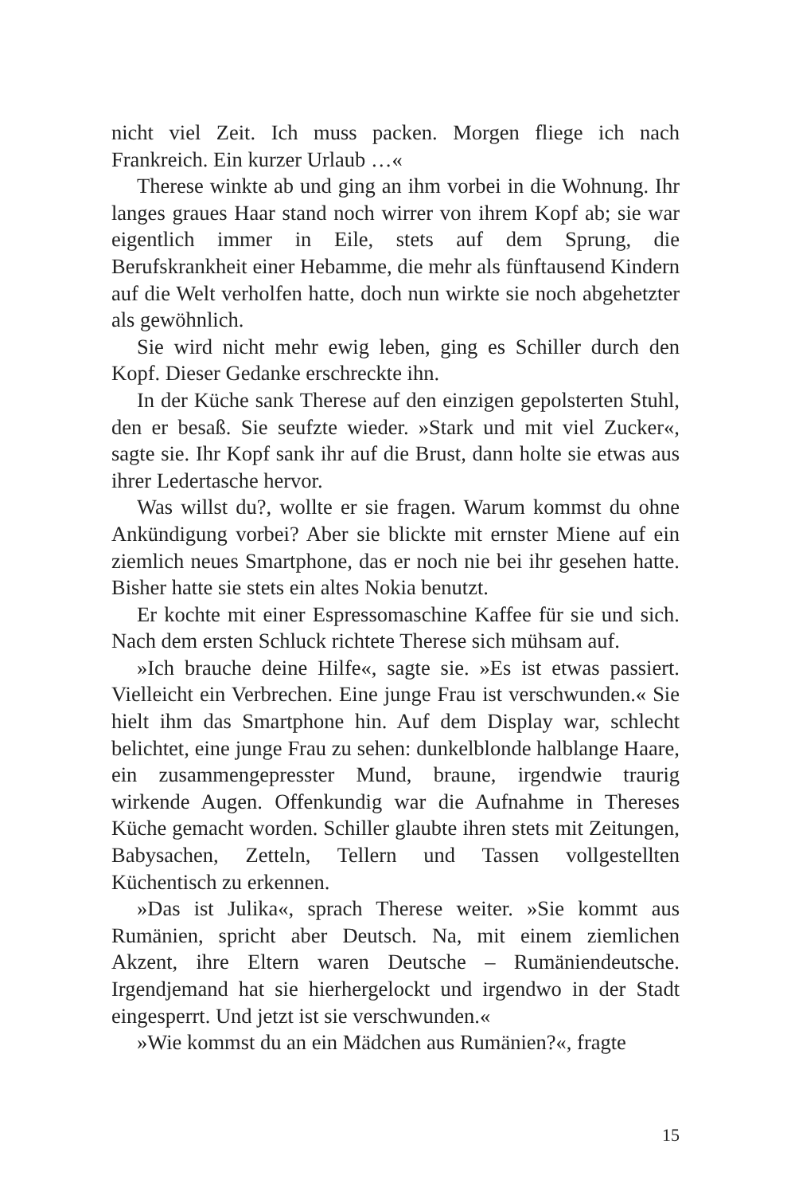nicht viel Zeit. Ich muss packen. Morgen fliege ich nach Frankreich. Ein kurzer Urlaub …«
Therese winkte ab und ging an ihm vorbei in die Wohnung. Ihr langes graues Haar stand noch wirrer von ihrem Kopf ab; sie war eigentlich immer in Eile, stets auf dem Sprung, die Berufskrankheit einer Hebamme, die mehr als fünftausend Kindern auf die Welt verholfen hatte, doch nun wirkte sie noch abgehetzter als gewöhnlich.
Sie wird nicht mehr ewig leben, ging es Schiller durch den Kopf. Dieser Gedanke erschreckte ihn.
In der Küche sank Therese auf den einzigen gepolsterten Stuhl, den er besaß. Sie seufzte wieder. »Stark und mit viel Zucker«, sagte sie. Ihr Kopf sank ihr auf die Brust, dann holte sie etwas aus ihrer Ledertasche hervor.
Was willst du?, wollte er sie fragen. Warum kommst du ohne Ankündigung vorbei? Aber sie blickte mit ernster Miene auf ein ziemlich neues Smartphone, das er noch nie bei ihr gesehen hatte. Bisher hatte sie stets ein altes Nokia benutzt.
Er kochte mit einer Espressomaschine Kaffee für sie und sich. Nach dem ersten Schluck richtete Therese sich mühsam auf.
»Ich brauche deine Hilfe«, sagte sie. »Es ist etwas passiert. Vielleicht ein Verbrechen. Eine junge Frau ist verschwunden.« Sie hielt ihm das Smartphone hin. Auf dem Display war, schlecht belichtet, eine junge Frau zu sehen: dunkelblonde halblange Haare, ein zusammengepresster Mund, braune, irgendwie traurig wirkende Augen. Offenkundig war die Aufnahme in Thereses Küche gemacht worden. Schiller glaubte ihren stets mit Zeitungen, Babysachen, Zetteln, Tellern und Tassen vollgestellten Küchentisch zu erkennen.
»Das ist Julika«, sprach Therese weiter. »Sie kommt aus Rumänien, spricht aber Deutsch. Na, mit einem ziemlichen Akzent, ihre Eltern waren Deutsche – Rumäniendeutsche. Irgendjemand hat sie hierhergelockt und irgendwo in der Stadt eingesperrt. Und jetzt ist sie verschwunden.«
»Wie kommst du an ein Mädchen aus Rumänien?«, fragte
15